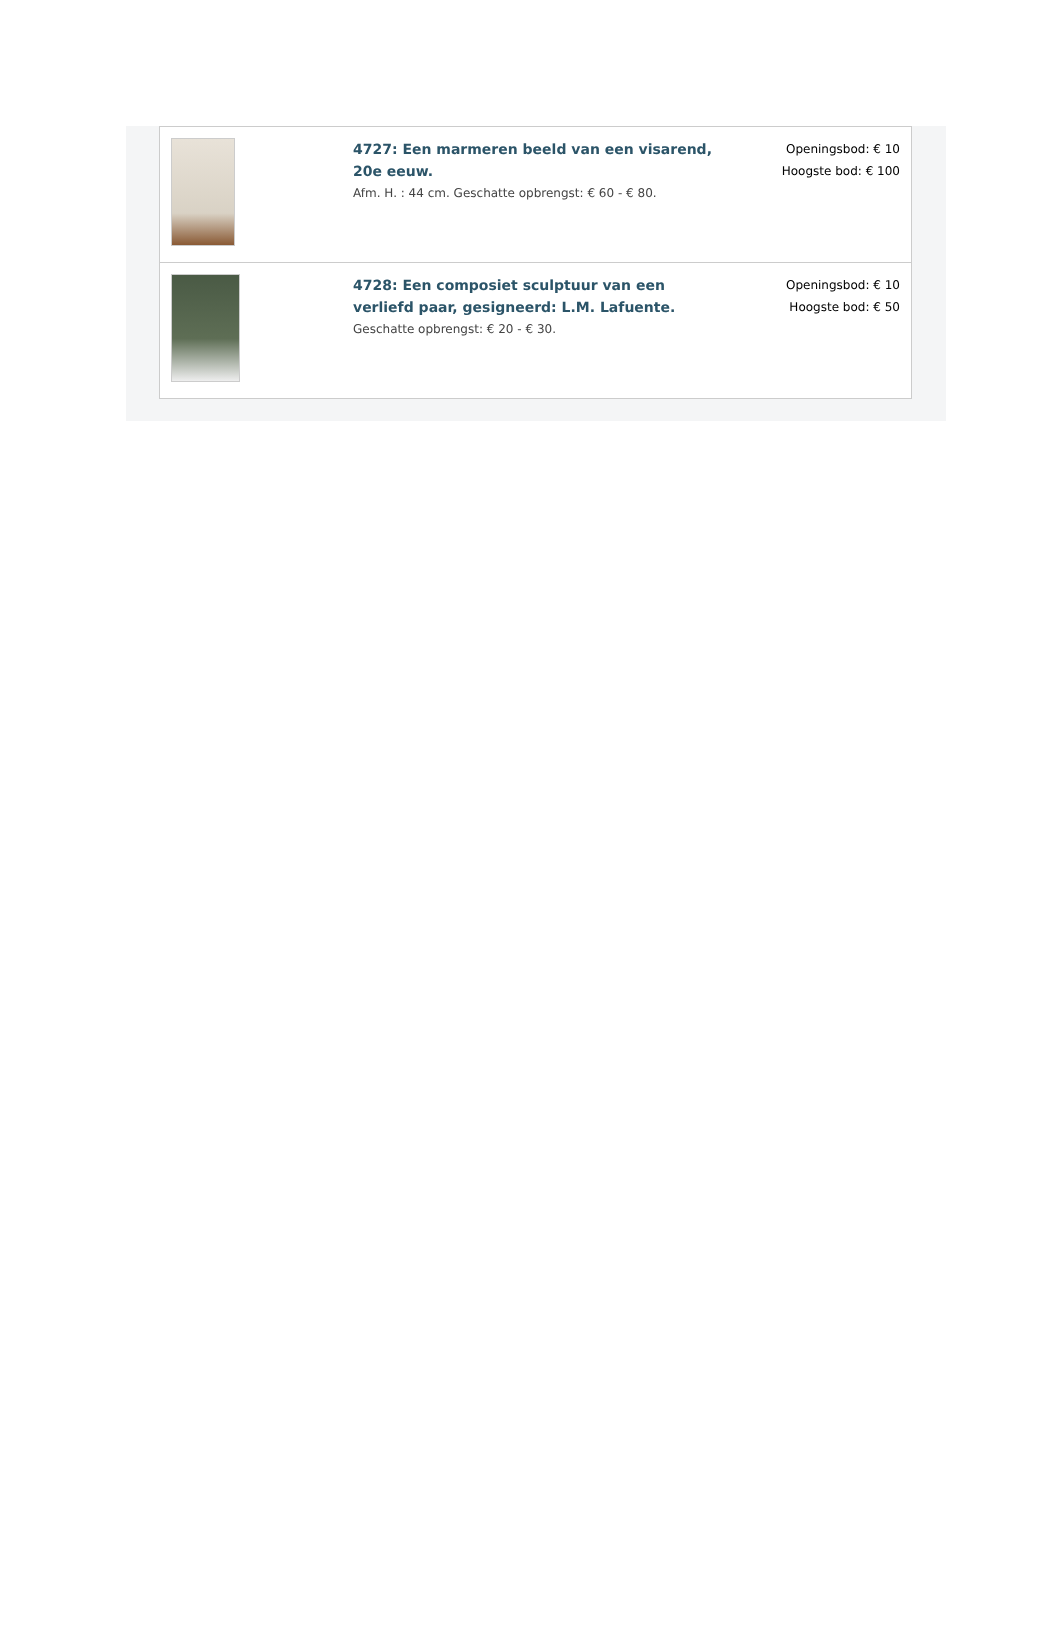| | 4727: Een marmeren beeld van een visarend, 20e eeuw. Afm. H. : 44 cm. Geschatte opbrengst: € 60 - € 80. | Openingsbod: € 10 Hoogste bod: € 100 |
| | 4728: Een composiet sculptuur van een verliefd paar, gesigneerd: L.M. Lafuente. Geschatte opbrengst: € 20 - € 30. | Openingsbod: € 10 Hoogste bod: € 50 |